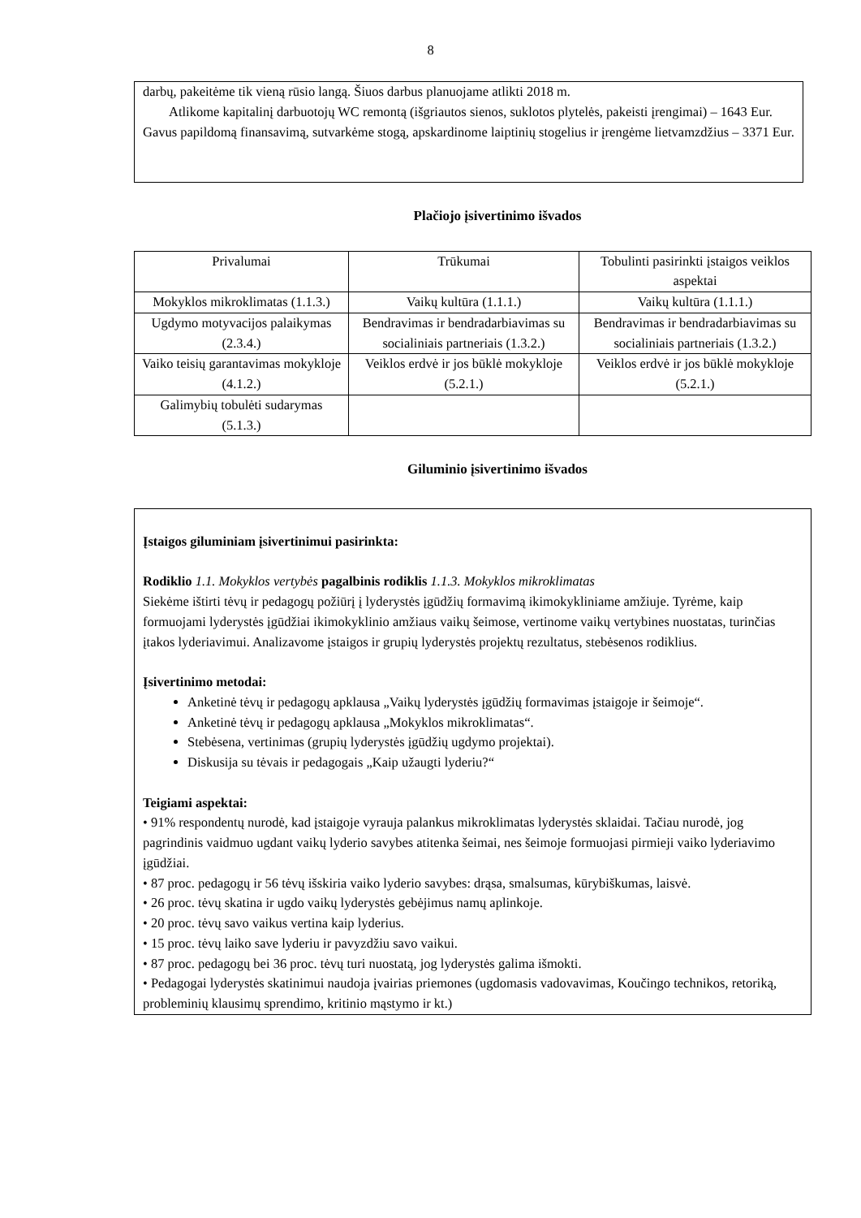8
darbų, pakeitėme tik vieną rūsio langą. Šiuos darbus planuojame atlikti 2018 m.
Atlikome kapitalinį darbuotojų WC remontą (išgriautos sienos, suklotos plytelės, pakeisti įrengimai) – 1643 Eur. Gavus papildomą finansavimą, sutvarkėme stogą, apskardinome laiptinių stogelius ir įrengėme lietvamzdžius – 3371 Eur.
Plačiojo įsivertinimo išvados
| Privalumai | Trūkumai | Tobulinti pasirinkti įstaigos veiklos aspektai |
| Mokyklos mikroklimatas (1.1.3.) | Vaikų kultūra (1.1.1.) | Vaikų kultūra (1.1.1.) |
| Ugdymo motyvacijos palaikymas (2.3.4.) | Bendravimas ir bendradarbiavimas su socialiniais partneriais (1.3.2.) | Bendravimas ir bendradarbiavimas su socialiniais partneriais (1.3.2.) |
| Vaiko teisių garantavimas mokykloje (4.1.2.) | Veiklos erdvė ir jos būklė mokykloje (5.2.1.) | Veiklos erdvė ir jos būklė mokykloje (5.2.1.) |
| Galimybių tobulėti sudarymas (5.1.3.) | | |
Giluminio įsivertinimo išvados
Įstaigos giluminiam įsivertinimui pasirinkta:
Rodiklio 1.1. Mokyklos vertybės pagalbinis rodiklis 1.1.3. Mokyklos mikroklimatas
Siekėme ištirti tėvų ir pedagogų požiūrį į lyderystės įgūdžių formavimą ikimokykliniame amžiuje. Tyrėme, kaip formuojami lyderystės įgūdžiai ikimokyklinio amžiaus vaikų šeimose, vertinome vaikų vertybines nuostatas, turinčias įtakos lyderiavimui. Analizavome įstaigos ir grupių lyderystės projektų rezultatus, stebėsenos rodiklius.
Įsivertinimo metodai:
Anketinė tėvų ir pedagogų apklausa „Vaikų lyderystės įgūdžių formavimas įstaigoje ir šeimoje“.
Anketinė tėvų ir pedagogų apklausa „Mokyklos mikroklimatas“.
Stebėsena, vertinimas (grupių lyderystės įgūdžių ugdymo projektai).
Diskusija su tėvais ir pedagogais „Kaip užaugti lyderiu?“
Teigiami aspektai:
• 91% respondentų nurodė, kad įstaigoje vyrauja palankus mikroklimatas lyderystės sklaidai. Tačiau nurodė, jog pagrindinis vaidmuo ugdant vaikų lyderio savybes atitenka šeimai, nes šeimoje formuojasi pirmieji vaiko lyderiavimo įgūdžiai.
• 87 proc. pedagogų ir 56 tėvų išskiria vaiko lyderio savybes: drąsa, smalsumas, kūrybiškumas, laisvė.
• 26 proc. tėvų skatina ir ugdo vaikų lyderystės gebėjimus namų aplinkoje.
• 20 proc. tėvų savo vaikus vertina kaip lyderius.
• 15 proc. tėvų laiko save lyderiu ir pavyzdžiu savo vaikui.
• 87 proc. pedagogų bei 36 proc. tėvų turi nuostatą, jog lyderystės galima išmokti.
• Pedagogai lyderystės skatinimui naudoja įvairias priemones (ugdomasis vadovavimas, Koučingo technikos, retoriką, probleminių klausimų sprendimo, kritinio mąstymo ir kt.)